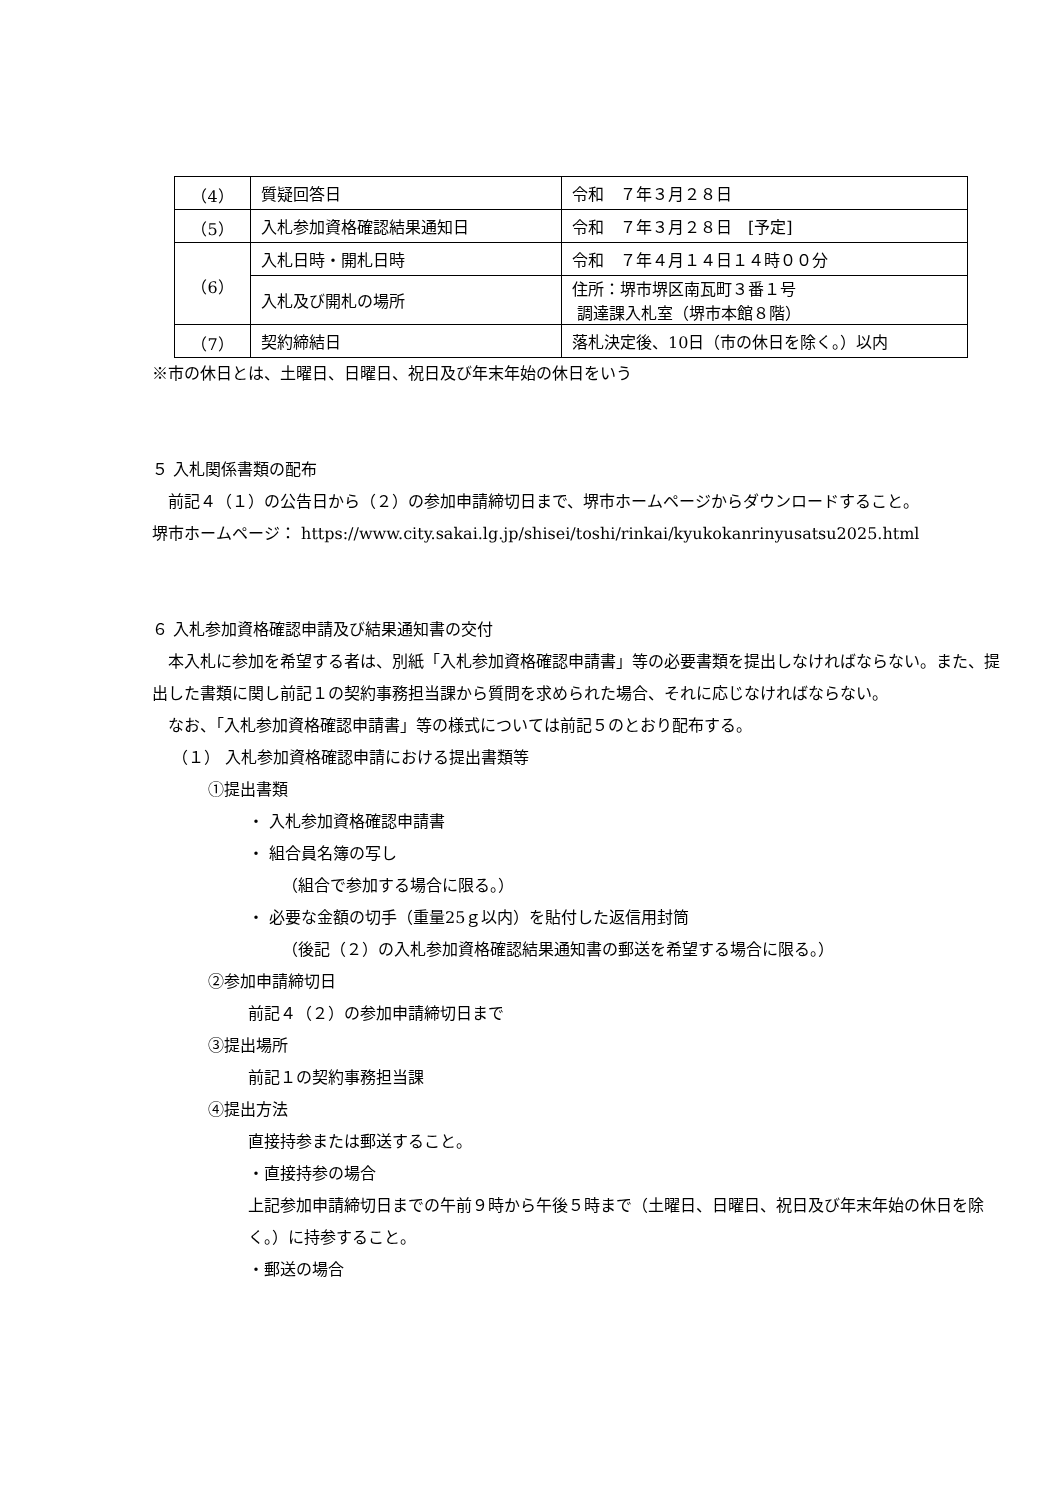| （4） | 質疑回答日 | 令和 ７年３月２８日 |
| （5） | 入札参加資格確認結果通知日 | 令和 ７年３月２８日 [予定] |
| （6） | 入札日時・開札日時 | 令和 ７年４月１４日１４時００分 |
| | 入札及び開札の場所 | 住所：堺市堺区南瓦町３番１号 調達課入札室（堺市本館８階） |
| （7） | 契約締結日 | 落札決定後、10日（市の休日を除く。）以内 |
※市の休日とは、土曜日、日曜日、祝日及び年末年始の休日をいう
５ 入札関係書類の配布
　前記４（１）の公告日から（２）の参加申請締切日まで、堺市ホームページからダウンロードすること。
堺市ホームページ： https://www.city.sakai.lg.jp/shisei/toshi/rinkai/kyukokanrinyusatsu2025.html
６ 入札参加資格確認申請及び結果通知書の交付
　本入札に参加を希望する者は、別紙「入札参加資格確認申請書」等の必要書類を提出しなければならない。また、提出した書類に関し前記１の契約事務担当課から質問を求められた場合、それに応じなければならない。
　なお、「入札参加資格確認申請書」等の様式については前記５のとおり配布する。
（１） 入札参加資格確認申請における提出書類等
①提出書類
・ 入札参加資格確認申請書
・ 組合員名簿の写し
（組合で参加する場合に限る。）
・ 必要な金額の切手（重量25ｇ以内）を貼付した返信用封筒
（後記（２）の入札参加資格確認結果通知書の郵送を希望する場合に限る。）
②参加申請締切日
前記４（２）の参加申請締切日まで
③提出場所
前記１の契約事務担当課
④提出方法
直接持参または郵送すること。
・直接持参の場合
上記参加申請締切日までの午前９時から午後５時まで（土曜日、日曜日、祝日及び年末年始の休日を除く。）に持参すること。
・郵送の場合